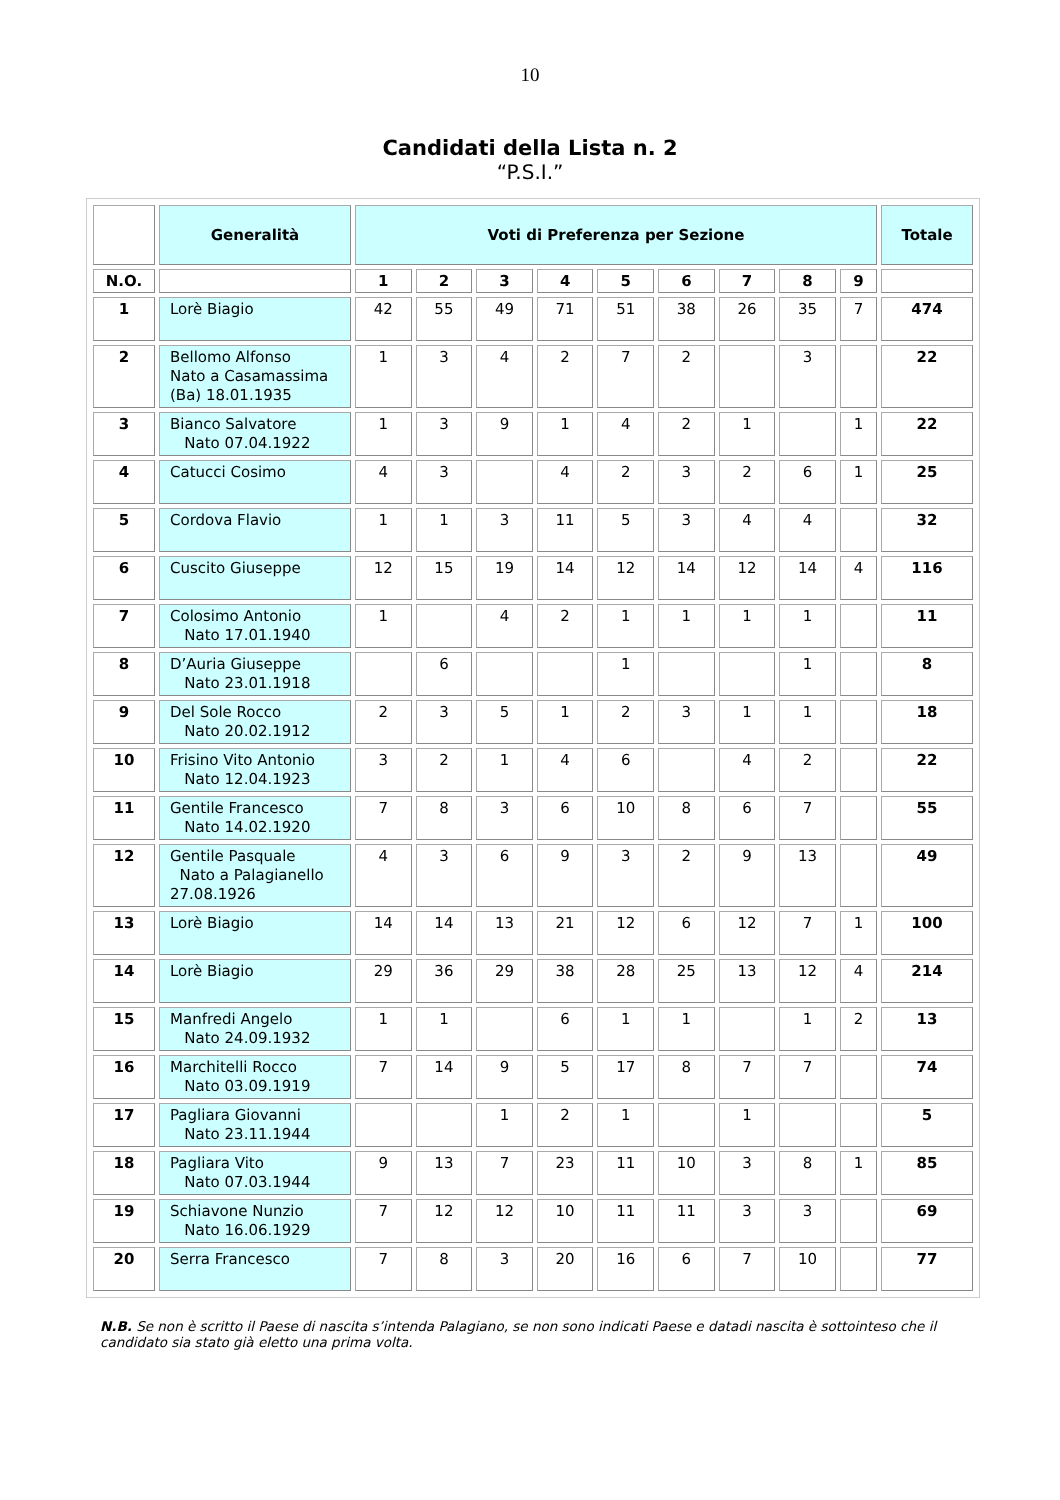10
Candidati della Lista n. 2
“P.S.I.”
| | Generalità | Voti di Preferenza per Sezione | | | | | | | | | Totale |
| --- | --- | --- | --- | --- | --- | --- | --- | --- | --- | --- | --- |
| N.O. | | 1 | 2 | 3 | 4 | 5 | 6 | 7 | 8 | 9 | |
| 1 | Lorè Biagio | 42 | 55 | 49 | 71 | 51 | 38 | 26 | 35 | 7 | 474 |
| 2 | Bellomo Alfonso Nato a Casamassima (Ba) 18.01.1935 | 1 | 3 | 4 | 2 | 7 | 2 | | 3 | | 22 |
| 3 | Bianco Salvatore Nato 07.04.1922 | 1 | 3 | 9 | 1 | 4 | 2 | 1 | | 1 | 22 |
| 4 | Catucci Cosimo | 4 | 3 | | 4 | 2 | 3 | 2 | 6 | 1 | 25 |
| 5 | Cordova Flavio | 1 | 1 | 3 | 11 | 5 | 3 | 4 | 4 | | 32 |
| 6 | Cuscito Giuseppe | 12 | 15 | 19 | 14 | 12 | 14 | 12 | 14 | 4 | 116 |
| 7 | Colosimo Antonio Nato 17.01.1940 | 1 | | 4 | 2 | 1 | 1 | 1 | 1 | | 11 |
| 8 | D’Auria Giuseppe Nato 23.01.1918 | | 6 | | | 1 | | | 1 | | 8 |
| 9 | Del Sole Rocco Nato 20.02.1912 | 2 | 3 | 5 | 1 | 2 | 3 | 1 | 1 | | 18 |
| 10 | Frisino Vito Antonio Nato 12.04.1923 | 3 | 2 | 1 | 4 | 6 | | 4 | 2 | | 22 |
| 11 | Gentile Francesco Nato 14.02.1920 | 7 | 8 | 3 | 6 | 10 | 8 | 6 | 7 | | 55 |
| 12 | Gentile Pasquale Nato a Palagianello 27.08.1926 | 4 | 3 | 6 | 9 | 3 | 2 | 9 | 13 | | 49 |
| 13 | Lorè Biagio | 14 | 14 | 13 | 21 | 12 | 6 | 12 | 7 | 1 | 100 |
| 14 | Lorè Biagio | 29 | 36 | 29 | 38 | 28 | 25 | 13 | 12 | 4 | 214 |
| 15 | Manfredi Angelo Nato 24.09.1932 | 1 | 1 | | 6 | 1 | 1 | | 1 | 2 | 13 |
| 16 | Marchitelli Rocco Nato 03.09.1919 | 7 | 14 | 9 | 5 | 17 | 8 | 7 | 7 | | 74 |
| 17 | Pagliara Giovanni Nato 23.11.1944 | | | 1 | 2 | 1 | | 1 | | | 5 |
| 18 | Pagliara Vito Nato 07.03.1944 | 9 | 13 | 7 | 23 | 11 | 10 | 3 | 8 | 1 | 85 |
| 19 | Schiavone Nunzio Nato 16.06.1929 | 7 | 12 | 12 | 10 | 11 | 11 | 3 | 3 | | 69 |
| 20 | Serra Francesco | 7 | 8 | 3 | 20 | 16 | 6 | 7 | 10 | | 77 |
N.B. Se non è scritto il Paese di nascita s’intenda Palagiano, se non sono indicati Paese e datadi nascita è sottointeso che il candidato sia stato già eletto una prima volta.